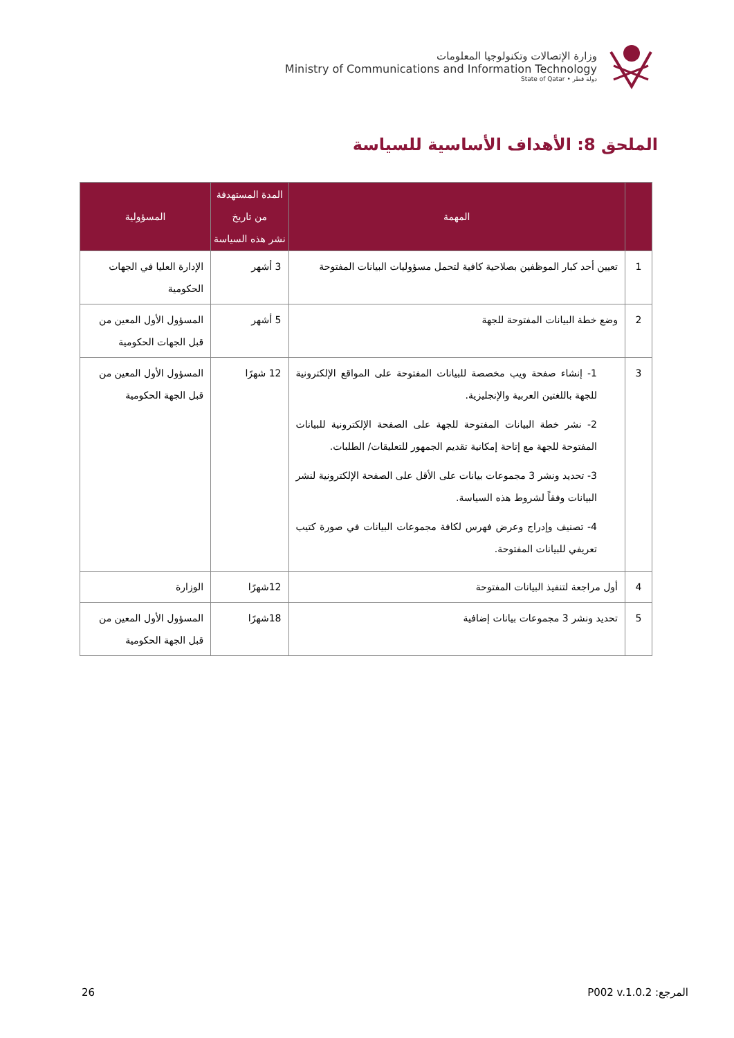وزارة الإتصالات وتكنولوجيا المعلومات
Ministry of Communications and Information Technology
State of Qatar • دولة قطر
الملحق 8: الأهداف الأساسية للسياسة
| | المهمة | المدة المستهدفة من تاريخ نشر هذه السياسة | المسؤولية |
| --- | --- | --- | --- |
| 1 | تعيين أحد كبار الموظفين بصلاحية كافية لتحمل مسؤوليات البيانات المفتوحة | 3 أشهر | الإدارة العليا في الجهات الحكومية |
| 2 | وضع خطة البيانات المفتوحة للجهة | 5 أشهر | المسؤول الأول المعين من قبل الجهات الحكومية |
| 3 | 1- إنشاء صفحة ويب مخصصة للبيانات المفتوحة على المواقع الإلكترونية للجهة باللغتين العربية والإنجليزية. 2- نشر خطة البيانات المفتوحة للجهة على الصفحة الإلكترونية للبيانات المفتوحة للجهة مع إتاحة إمكانية تقديم الجمهور للتعليقات/ الطلبات. 3- تحديد ونشر 3 مجموعات بيانات على الأقل على الصفحة الإلكترونية لنشر البيانات وفقاً لشروط هذه السياسة. 4- تصنيف وإدراج وعرض فهرس لكافة مجموعات البيانات في صورة كتيب تعريفي للبيانات المفتوحة. | 12 شهرًا | المسؤول الأول المعين من قبل الجهة الحكومية |
| 4 | أول مراجعة لتنفيذ البيانات المفتوحة | 12شهرًا | الوزارة |
| 5 | تحديد ونشر 3 مجموعات بيانات إضافية | 18شهرًا | المسؤول الأول المعين من قبل الجهة الحكومية |
المرجع: P002 v.1.0.2 26